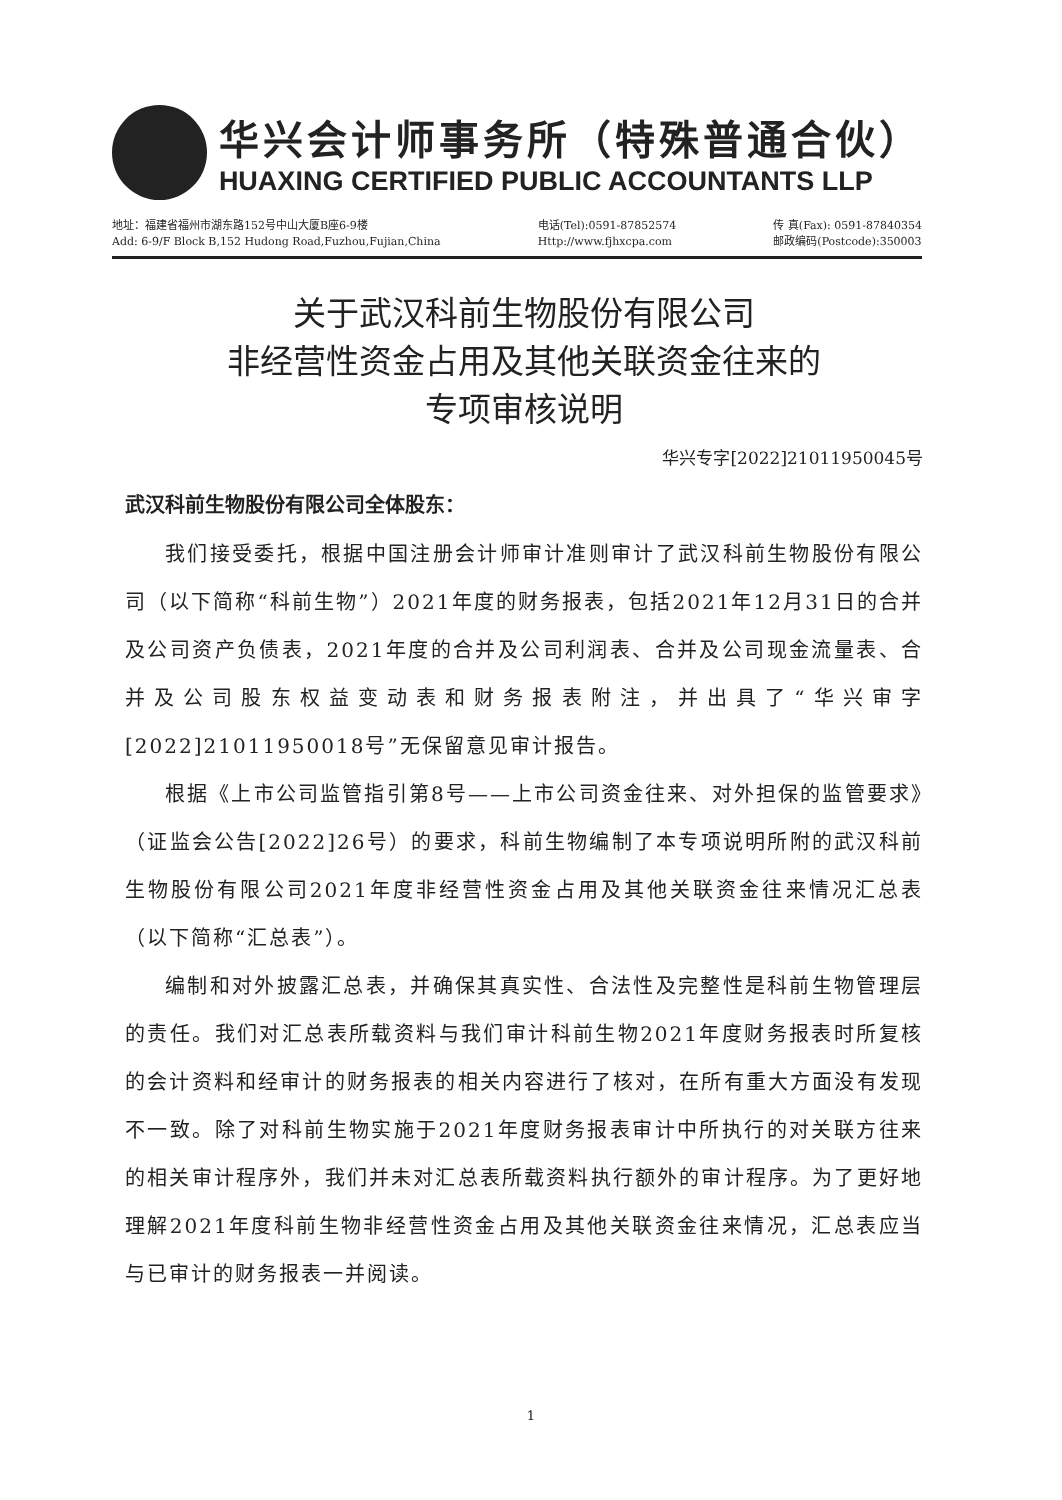华兴会计师事务所（特殊普通合伙）
HUAXING CERTIFIED PUBLIC ACCOUNTANTS LLP
地址：福建省福州市湖东路152号中山大厦B座6-9楼
Add: 6-9/F Block B,152 Hudong Road,Fuzhou,Fujian,China
电话(Tel):0591-87852574
Http://www.fjhxcpa.com
传 真(Fax): 0591-87840354
邮政编码(Postcode):350003
关于武汉科前生物股份有限公司
非经营性资金占用及其他关联资金往来的
专项审核说明
华兴专字[2022]21011950045号
武汉科前生物股份有限公司全体股东：
我们接受委托，根据中国注册会计师审计准则审计了武汉科前生物股份有限公司（以下简称“科前生物”）2021年度的财务报表，包括2021年12月31日的合并及公司资产负债表，2021年度的合并及公司利润表、合并及公司现金流量表、合并及公司股东权益变动表和财务报表附注，并出具了“华兴审字[2022]21011950018号”无保留意见审计报告。
根据《上市公司监管指引第8号——上市公司资金往来、对外担保的监管要求》（证监会公告[2022]26号）的要求，科前生物编制了本专项说明所附的武汉科前生物股份有限公司2021年度非经营性资金占用及其他关联资金往来情况汇总表（以下简称“汇总表”）。
编制和对外披露汇总表，并确保其真实性、合法性及完整性是科前生物管理层的责任。我们对汇总表所载资料与我们审计科前生物2021年度财务报表时所复核的会计资料和经审计的财务报表的相关内容进行了核对，在所有重大方面没有发现不一致。除了对科前生物实施于2021年度财务报表审计中所执行的对关联方往来的相关审计程序外，我们并未对汇总表所载资料执行额外的审计程序。为了更好地理解2021年度科前生物非经营性资金占用及其他关联资金往来情况，汇总表应当与已审计的财务报表一并阅读。
1